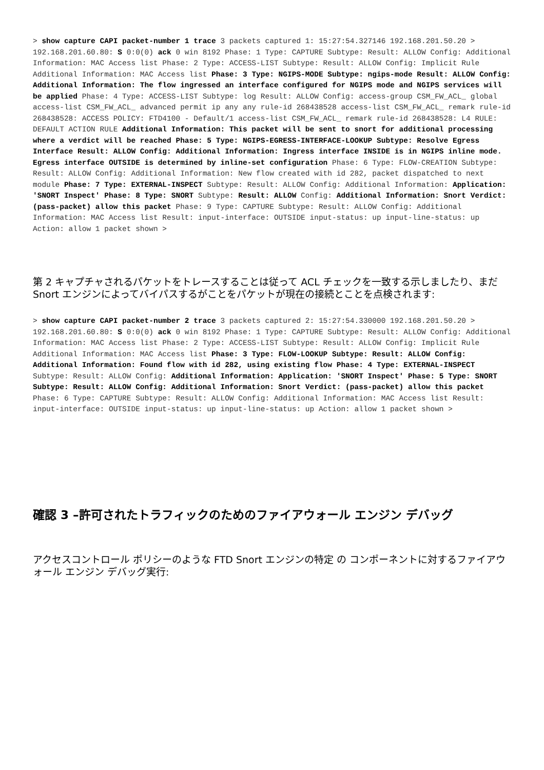> show capture CAPI packet-number 1 trace 3 packets captured 1: 15:27:54.327146 192.168.201.50.20 > 192.168.201.60.80: S 0:0(0) ack 0 win 8192 Phase: 1 Type: CAPTURE Subtype: Result: ALLOW Config: Additional Information: MAC Access list Phase: 2 Type: ACCESS-LIST Subtype: Result: ALLOW Config: Implicit Rule Additional Information: MAC Access list Phase: 3 Type: NGIPS-MODE Subtype: ngips-mode Result: ALLOW Config: Additional Information: The flow ingressed an interface configured for NGIPS mode and NGIPS services will be applied Phase: 4 Type: ACCESS-LIST Subtype: log Result: ALLOW Config: access-group CSM_FW_ACL_ global access-list CSM_FW_ACL_ advanced permit ip any any rule-id 268438528 access-list CSM_FW_ACL_ remark rule-id 268438528: ACCESS POLICY: FTD4100 - Default/1 access-list CSM_FW_ACL_ remark rule-id 268438528: L4 RULE: DEFAULT ACTION RULE Additional Information: This packet will be sent to snort for additional processing where a verdict will be reached Phase: 5 Type: NGIPS-EGRESS-INTERFACE-LOOKUP Subtype: Resolve Egress Interface Result: ALLOW Config: Additional Information: Ingress interface INSIDE is in NGIPS inline mode. Egress interface OUTSIDE is determined by inline-set configuration Phase: 6 Type: FLOW-CREATION Subtype: Result: ALLOW Config: Additional Information: New flow created with id 282, packet dispatched to next module Phase: 7 Type: EXTERNAL-INSPECT Subtype: Result: ALLOW Config: Additional Information: Application: 'SNORT Inspect' Phase: 8 Type: SNORT Subtype: Result: ALLOW Config: Additional Information: Snort Verdict: (pass-packet) allow this packet Phase: 9 Type: CAPTURE Subtype: Result: ALLOW Config: Additional Information: MAC Access list Result: input-interface: OUTSIDE input-status: up input-line-status: up Action: allow 1 packet shown >
第 2 キャプチャされるパケットをトレースすることは従って ACL チェックを一致する示しましたり、まだ Snort エンジンによってバイパスするがことをパケットが現在の接続とことを点検されます:
> show capture CAPI packet-number 2 trace 3 packets captured 2: 15:27:54.330000 192.168.201.50.20 > 192.168.201.60.80: S 0:0(0) ack 0 win 8192 Phase: 1 Type: CAPTURE Subtype: Result: ALLOW Config: Additional Information: MAC Access list Phase: 2 Type: ACCESS-LIST Subtype: Result: ALLOW Config: Implicit Rule Additional Information: MAC Access list Phase: 3 Type: FLOW-LOOKUP Subtype: Result: ALLOW Config: Additional Information: Found flow with id 282, using existing flow Phase: 4 Type: EXTERNAL-INSPECT Subtype: Result: ALLOW Config: Additional Information: Application: 'SNORT Inspect' Phase: 5 Type: SNORT Subtype: Result: ALLOW Config: Additional Information: Snort Verdict: (pass-packet) allow this packet Phase: 6 Type: CAPTURE Subtype: Result: ALLOW Config: Additional Information: MAC Access list Result: input-interface: OUTSIDE input-status: up input-line-status: up Action: allow 1 packet shown >
確認 3 –許可されたトラフィックのためのファイアウォール エンジン デバッグ
アクセスコントロール ポリシーのような FTD Snort エンジンの特定 の コンポーネントに対するファイアウォール エンジン デバッグ実行: